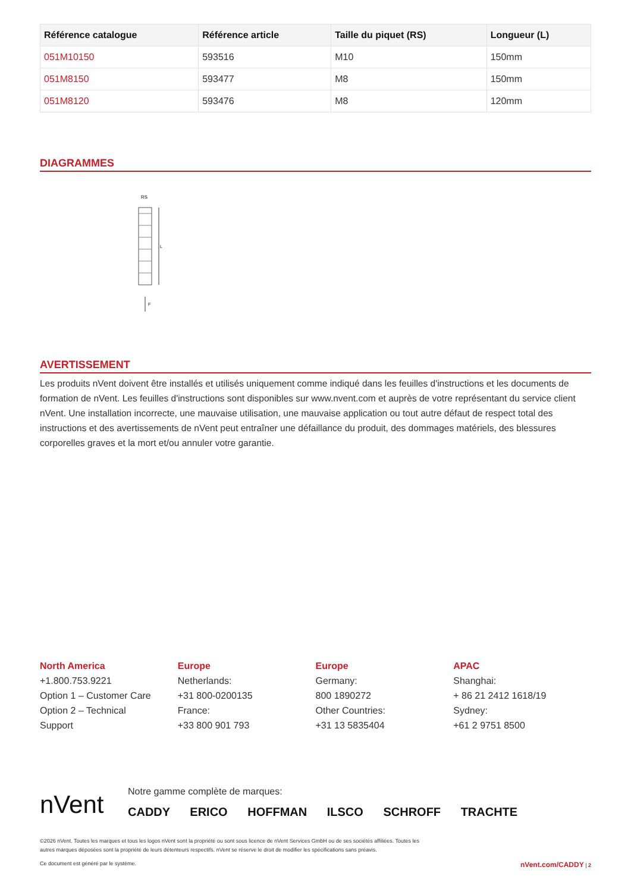| Référence catalogue | Référence article | Taille du piquet (RS) | Longueur (L) |
| --- | --- | --- | --- |
| 051M10150 | 593516 | M10 | 150mm |
| 051M8150 | 593477 | M8 | 150mm |
| 051M8120 | 593476 | M8 | 120mm |
DIAGRAMMES
RS
L
F
AVERTISSEMENT
Les produits nVent doivent être installés et utilisés uniquement comme indiqué dans les feuilles d'instructions et les documents de formation de nVent. Les feuilles d'instructions sont disponibles sur www.nvent.com et auprès de votre représentant du service client nVent. Une installation incorrecte, une mauvaise utilisation, une mauvaise application ou tout autre défaut de respect total des instructions et des avertissements de nVent peut entraîner une défaillance du produit, des dommages matériels, des blessures corporelles graves et la mort et/ou annuler votre garantie.
North America
+1.800.753.9221
Option 1 – Customer Care
Option 2 – Technical
Support
Europe
Netherlands:
+31 800-0200135
France:
+33 800 901 793
Europe
Germany:
800 1890272
Other Countries:
+31 13 5835404
APAC
Shanghai:
+ 86 21 2412 1618/19
Sydney:
+61 2 9751 8500
nVent
Notre gamme complète de marques:
CADDY ERICO HOFFMAN ILSCO SCHROFF TRACHTE
©2026 nVent. Toutes les marques et tous les logos nVent sont la propriété ou sont sous licence de nVent Services GmbH ou de ses sociétés affiliées. Toutes les autres marques déposées sont la propriété de leurs détenteurs respectifs. nVent se réserve le droit de modifier les spécifications sans préavis.
Ce document est généré par le système. nVent.com/CADDY | 2